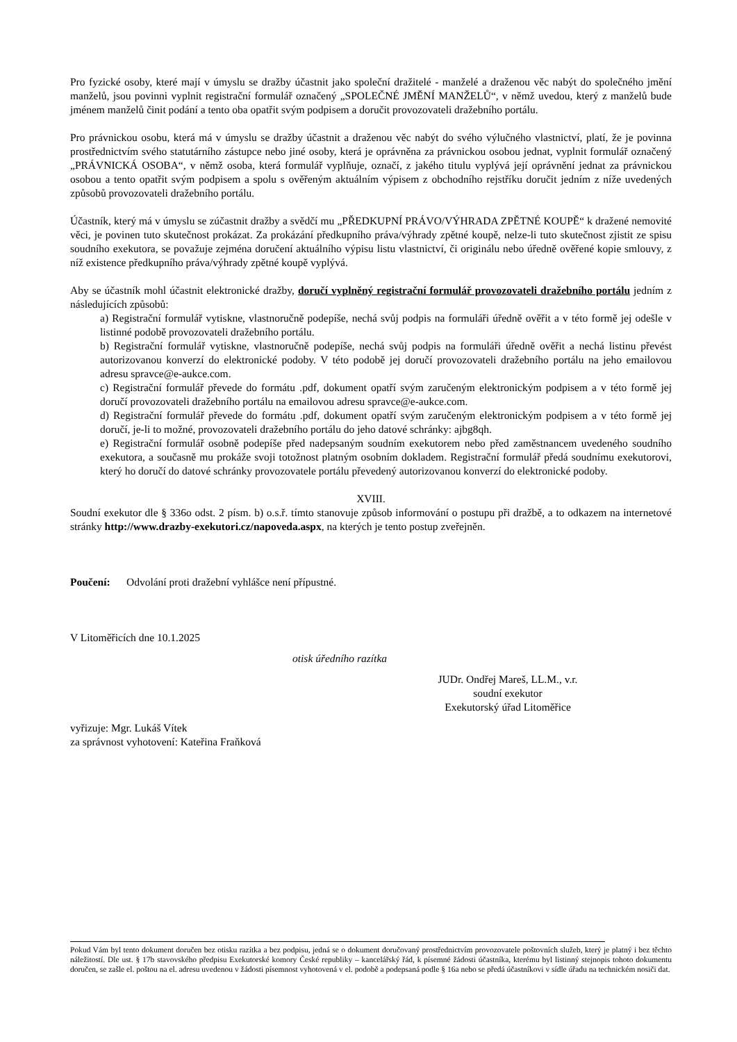Pro fyzické osoby, které mají v úmyslu se dražby účastnit jako společní dražitelé - manželé a draženou věc nabýt do společného jmění manželů, jsou povinni vyplnit registrační formulář označený „SPOLEČNÉ JMĚNÍ MANŽELŮ“, v němž uvedou, který z manželů bude jménem manželů činit podání a tento oba opatřit svým podpisem a doručit provozovateli dražebního portálu.
Pro právnickou osobu, která má v úmyslu se dražby účastnit a draženou věc nabýt do svého výlučného vlastnictví, platí, že je povinna prostřednictvím svého statutárního zástupce nebo jiné osoby, která je oprávněna za právnickou osobou jednat, vyplnit formulář označený „PRÁVNICKÁ OSOBA“, v němž osoba, která formulář vyplňuje, označí, z jakého titulu vyplývá její oprávnění jednat za právnickou osobou a tento opatřit svým podpisem a spolu s ověřeným aktuálním výpisem z obchodního rejstříku doručit jedním z níže uvedených způsobů provozovateli dražebního portálu.
Účastník, který má v úmyslu se zúčastnit dražby a svědčí mu „PŘEDKUPNÍ PRÁVO/VÝHRADA ZPĚTNÉ KOUPĚ“ k dražené nemovité věci, je povinen tuto skutečnost prokázat. Za prokázání předkupního práva/výhrady zpětné koupě, nelze-li tuto skutečnost zjistit ze spisu soudního exekutora, se považuje zejména doručení aktuálního výpisu listu vlastnictví, či originálu nebo úředně ověřené kopie smlouvy, z níž existence předkupního práva/výhrady zpětné koupě vyplývá.
Aby se účastník mohl účastnit elektronické dražby, doručí vyplněný registrační formulář provozovateli dražebního portálu jedním z následujících způsobů:
a) Registrační formulář vytiskne, vlastnoručně podepíše, nechá svůj podpis na formuláři úředně ověřit a v této formě jej odešle v listinné podobě provozovateli dražebního portálu.
b) Registrační formulář vytiskne, vlastnoručně podepíše, nechá svůj podpis na formuláři úředně ověřit a nechá listinu převést autorizovanou konverzí do elektronické podoby. V této podobě jej doručí provozovateli dražebního portálu na jeho emailovou adresu spravce@e-aukce.com.
c) Registrační formulář převede do formátu .pdf, dokument opatří svým zaručeným elektronickým podpisem a v této formě jej doručí provozovateli dražebního portálu na emailovou adresu spravce@e-aukce.com.
d) Registrační formulář převede do formátu .pdf, dokument opatří svým zaručeným elektronickým podpisem a v této formě jej doručí, je-li to možné, provozovateli dražebního portálu do jeho datové schránky: ajbg8qh.
e) Registrační formulář osobně podepíše před nadepsaným soudním exekutorem nebo před zaměstnancem uvedeného soudního exekutora, a současně mu prokáže svoji totožnost platným osobním dokladem. Registrační formulář předá soudnímu exekutorovi, který ho doručí do datové schránky provozovatele portálu převedený autorizovanou konverzí do elektronické podoby.
XVIII.
Soudní exekutor dle § 336o odst. 2 písm. b) o.s.ř. tímto stanovuje způsob informování o postupu při dražbě, a to odkazem na internetové stránky http://www.drazby-exekutori.cz/napoveda.aspx, na kterých je tento postup zveřejněn.
Poučení: Odvolání proti dražební vyhlášce není přípustné.
V Litoměřicích dne 10.1.2025
otisk úředního razítka
JUDr. Ondřej Mareš, LL.M., v.r.
soudní exekutor
Exekutorský úřad Litoměřice
vyřizuje: Mgr. Lukáš Vítek
za správnost vyhotovení: Kateřina Fraňková
Pokud Vám byl tento dokument doručen bez otisku razítka a bez podpisu, jedná se o dokument doručovaný prostřednictvím provozovatele poštovních služeb, který je platný i bez těchto náležitostí. Dle ust. § 17b stavovského předpisu Exekutorské komory České republiky – kancelářský řád, k písemné žádosti účastníka, kterému byl listinný stejnopis tohoto dokumentu doručen, se zašle el. poštou na el. adresu uvedenou v žádosti písemnost vyhotovená v el. podobě a podepsaná podle § 16a nebo se předá účastníkovi v sídle úřadu na technickém nosiči dat.